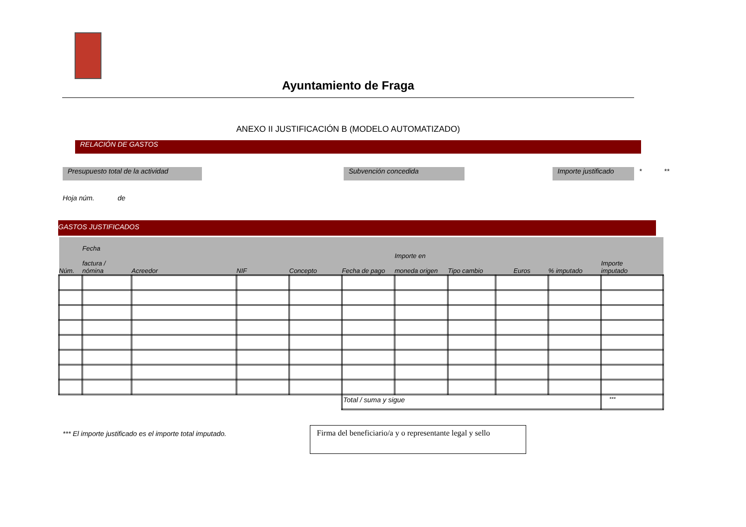Ayuntamiento de Fraga
ANEXO II JUSTIFICACIÓN B (MODELO AUTOMATIZADO)
RELACIÓN DE GASTOS
Presupuesto total de la actividad
Subvención concedida Importe justificado
* **
Hoja núm. de
GASTOS JUSTIFICADOS
| Núm. | Fecha factura / nómina | Acreedor | NIF | Concepto | Fecha de pago | Importe en moneda origen | Tipo cambio | Euros | % imputado | Importe imputado |
| --- | --- | --- | --- | --- | --- | --- | --- | --- | --- | --- |
| | | | | | Total / suma y sigue | | | | | *** |
*** El importe justificado es el importe total imputado.
Firma del beneficiario/a y o representante legal y sello